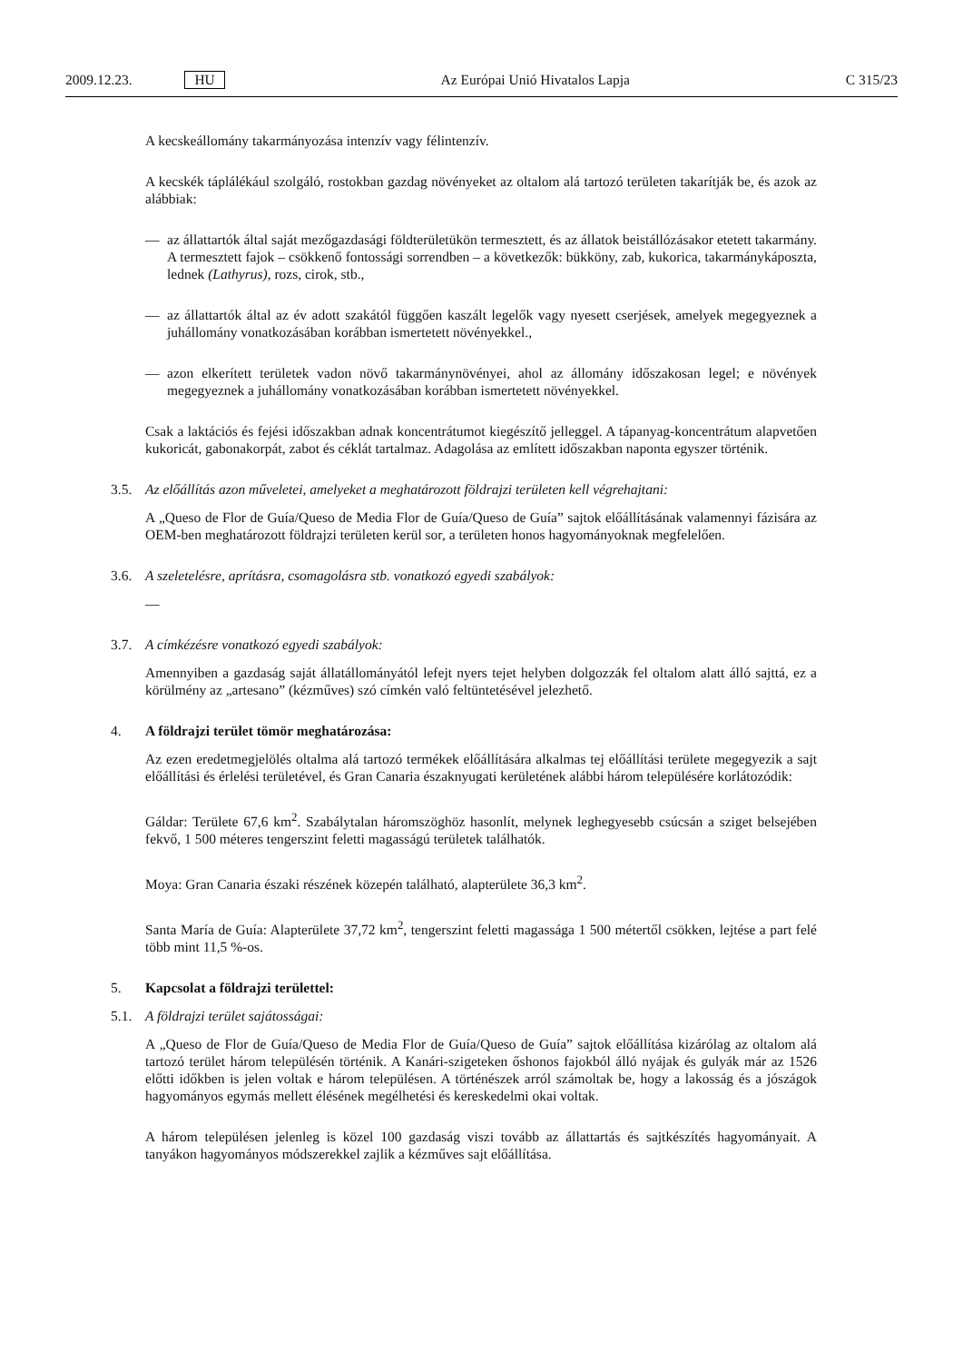2009.12.23. HU Az Európai Unió Hivatalos Lapja C 315/23
A kecskeállomány takarmányozása intenzív vagy félintenzív.
A kecskék táplálékául szolgáló, rostokban gazdag növényeket az oltalom alá tartozó területen takarítják be, és azok az alábbiak:
— az állattartók által saját mezőgazdasági földterületükön termesztett, és az állatok beistállózásakor etetett takarmány. A termesztett fajok – csökkenő fontossági sorrendben – a következők: bükköny, zab, kukorica, takarmánykáposzta, lednek (Lathyrus), rozs, cirok, stb.,
— az állattartók által az év adott szakától függően kaszált legelők vagy nyesett cserjések, amelyek megegyeznek a juhállomány vonatkozásában korábban ismertetett növényekkel.,
— azon elkerített területek vadon növő takarmánynövényei, ahol az állomány időszakosan legel; e növények megegyeznek a juhállomány vonatkozásában korábban ismertetett növényekkel.
Csak a laktációs és fejési időszakban adnak koncentrátumot kiegészítő jelleggel. A tápanyag-koncentrátum alapvetően kukoricát, gabonakorpát, zabot és céklát tartalmaz. Adagolása az említett időszakban naponta egyszer történik.
3.5. Az előállítás azon műveletei, amelyeket a meghatározott földrajzi területen kell végrehajtani:
A „Queso de Flor de Guía/Queso de Media Flor de Guía/Queso de Guía” sajtok előállításának valamennyi fázisára az OEM-ben meghatározott földrajzi területen kerül sor, a területen honos hagyományoknak megfelelően.
3.6. A szeletelésre, aprításra, csomagolásra stb. vonatkozó egyedi szabályok:
—
3.7. A címkézésre vonatkozó egyedi szabályok:
Amennyiben a gazdaság saját állatállományától lefejt nyers tejet helyben dolgozzák fel oltalom alatt álló sajttá, ez a körülmény az „artesano” (kézműves) szó címkén való feltüntetésével jelezhető.
4. A földrajzi terület tömör meghatározása:
Az ezen eredetmegjelölés oltalma alá tartozó termékek előállítására alkalmas tej előállítási területe megegyezik a sajt előállítási és érlelési területével, és Gran Canaria északnyugati kerületének alábbi három településére korlátozódik:
Gáldar: Területe 67,6 km<sup>2</sup>. Szabálytalan háromszöghöz hasonlít, melynek leghegyesebb csúcsán a sziget belsejében fekvő, 1 500 méteres tengerszint feletti magasságú területek találhatók.
Moya: Gran Canaria északi részének közepén található, alapterülete 36,3 km<sup>2</sup>.
Santa María de Guía: Alapterülete 37,72 km<sup>2</sup>, tengerszint feletti magassága 1 500 métertől csökken, lejtése a part felé több mint 11,5 %-os.
5. Kapcsolat a földrajzi területtel:
5.1. A földrajzi terület sajátosságai:
A „Queso de Flor de Guía/Queso de Media Flor de Guía/Queso de Guía” sajtok előállítása kizárólag az oltalom alá tartozó terület három településén történik. A Kanári-szigeteken őshonos fajokból álló nyájak és gulyák már az 1526 előtti időkben is jelen voltak e három településen. A történészek arról számoltak be, hogy a lakosság és a jószágok hagyományos egymás mellett élésének megélhetési és kereskedelmi okai voltak.
A három településen jelenleg is közel 100 gazdaság viszi tovább az állattartás és sajtkészítés hagyományait. A tanyákon hagyományos módszerekkel zajlik a kézműves sajt előállítása.